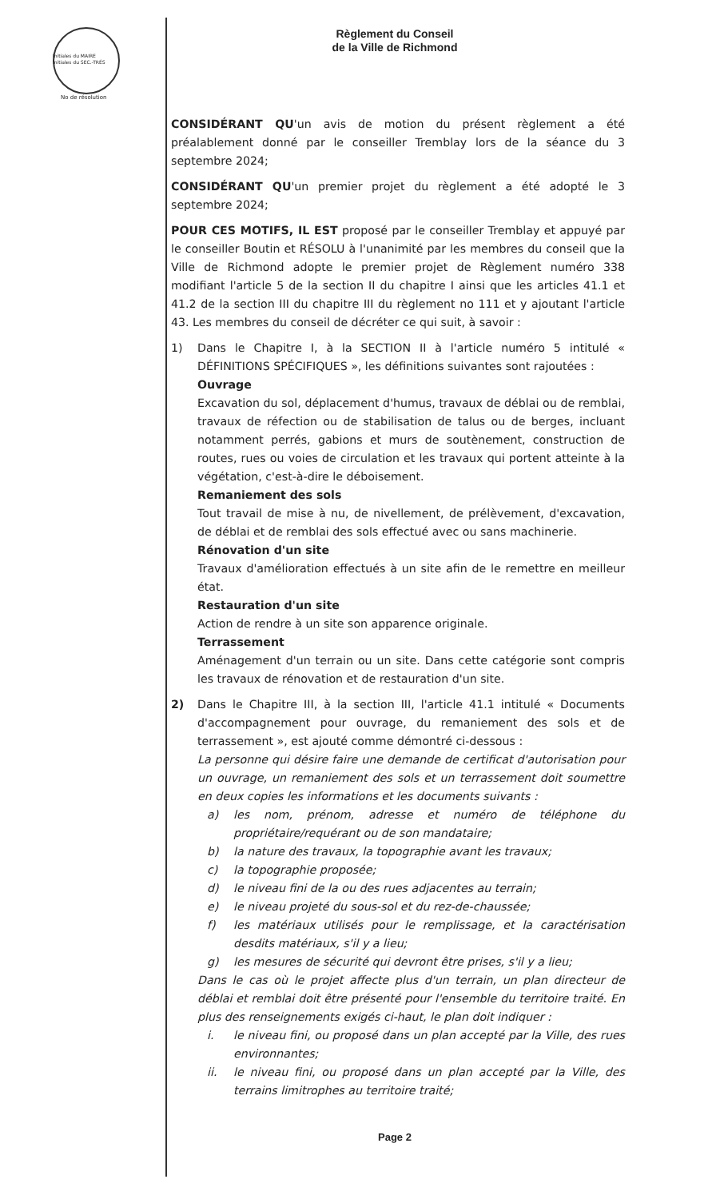Initiales du MAIRE
Initiales du SEC.-TRÉS
No de résolution
Règlement du Conseil
de la Ville de Richmond
CONSIDÉRANT QU'un avis de motion du présent règlement a été préalablement donné par le conseiller Tremblay lors de la séance du 3 septembre 2024;
CONSIDÉRANT QU'un premier projet du règlement a été adopté le 3 septembre 2024;
POUR CES MOTIFS, IL EST proposé par le conseiller Tremblay et appuyé par le conseiller Boutin et RÉSOLU à l'unanimité par les membres du conseil que la Ville de Richmond adopte le premier projet de Règlement numéro 338 modifiant l'article 5 de la section II du chapitre I ainsi que les articles 41.1 et 41.2 de la section III du chapitre III du règlement no 111 et y ajoutant l'article 43. Les membres du conseil de décréter ce qui suit, à savoir :
1) Dans le Chapitre I, à la SECTION II à l'article numéro 5 intitulé « DÉFINITIONS SPÉCIFIQUES », les définitions suivantes sont rajoutées :
Ouvrage
Excavation du sol, déplacement d'humus, travaux de déblai ou de remblai, travaux de réfection ou de stabilisation de talus ou de berges, incluant notamment perrés, gabions et murs de soutènement, construction de routes, rues ou voies de circulation et les travaux qui portent atteinte à la végétation, c'est-à-dire le déboisement.
Remaniement des sols
Tout travail de mise à nu, de nivellement, de prélèvement, d'excavation, de déblai et de remblai des sols effectué avec ou sans machinerie.
Rénovation d'un site
Travaux d'amélioration effectués à un site afin de le remettre en meilleur état.
Restauration d'un site
Action de rendre à un site son apparence originale.
Terrassement
Aménagement d'un terrain ou un site. Dans cette catégorie sont compris les travaux de rénovation et de restauration d'un site.
2) Dans le Chapitre III, à la section III, l'article 41.1 intitulé « Documents d'accompagnement pour ouvrage, du remaniement des sols et de terrassement », est ajouté comme démontré ci-dessous :
La personne qui désire faire une demande de certificat d'autorisation pour un ouvrage, un remaniement des sols et un terrassement doit soumettre en deux copies les informations et les documents suivants :
a) les nom, prénom, adresse et numéro de téléphone du propriétaire/requérant ou de son mandataire;
b) la nature des travaux, la topographie avant les travaux;
c) la topographie proposée;
d) le niveau fini de la ou des rues adjacentes au terrain;
e) le niveau projeté du sous-sol et du rez-de-chaussée;
f) les matériaux utilisés pour le remplissage, et la caractérisation desdits matériaux, s'il y a lieu;
g) les mesures de sécurité qui devront être prises, s'il y a lieu;
Dans le cas où le projet affecte plus d'un terrain, un plan directeur de déblai et remblai doit être présenté pour l'ensemble du territoire traité. En plus des renseignements exigés ci-haut, le plan doit indiquer :
i. le niveau fini, ou proposé dans un plan accepté par la Ville, des rues environnantes;
ii. le niveau fini, ou proposé dans un plan accepté par la Ville, des terrains limitrophes au territoire traité;
Page 2